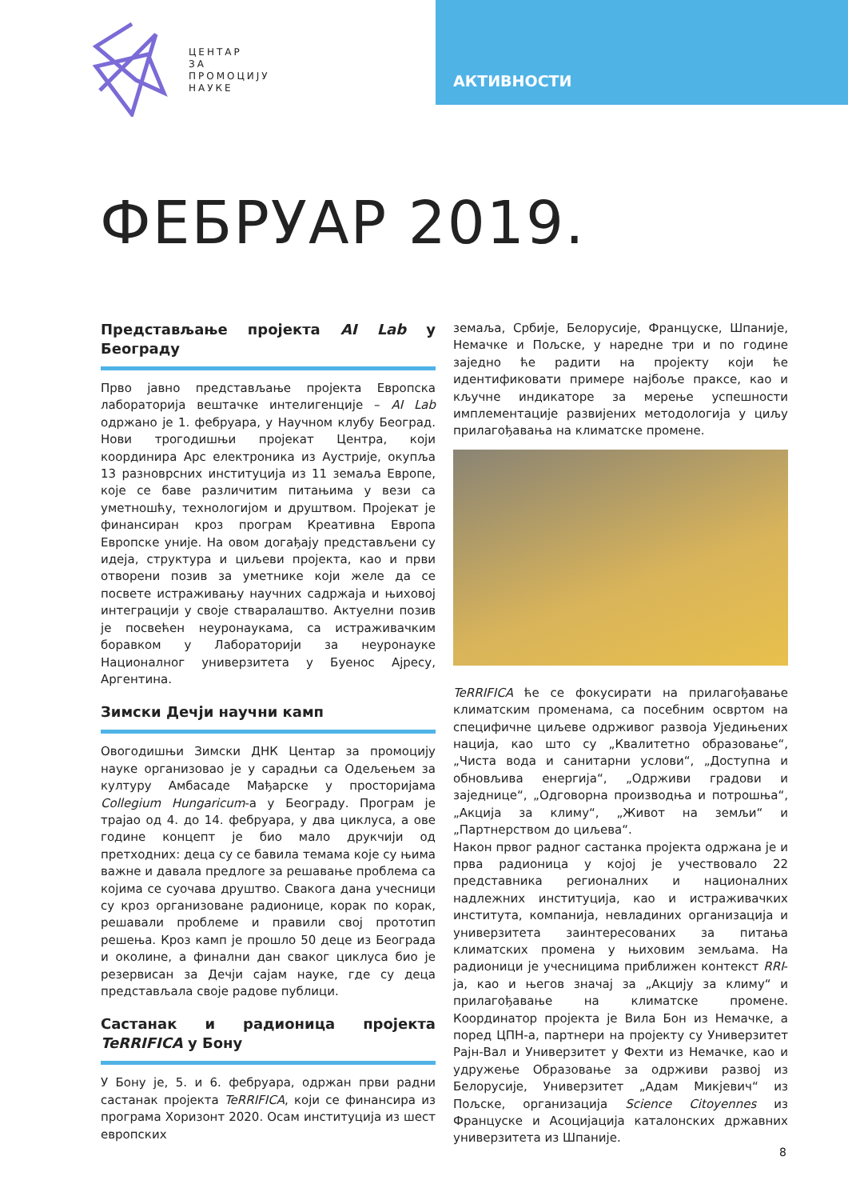ЦЕНТАР
ЗА
ПРОМОЦИЈУ
НАУКЕ
АКТИВНОСТИ
ФЕБРУАР 2019.
Представљање пројекта AI Lab у Београду
Прво јавно представљање пројекта Европска лабораторија вештачке интелигенције – AI Lab одржано је 1. фебруара, у Научном клубу Београд. Нови трогодишњи пројекат Центра, који координира Арс електроника из Аустрије, окупља 13 разноврсних институција из 11 земаља Европе, које се баве различитим питањима у вези са уметношћу, технологијом и друштвом. Пројекат је финансиран кроз програм Креативна Европа Европске уније. На овом догађају представљени су идеја, структура и циљеви пројекта, као и први отворени позив за уметнике који желе да се посвете истраживању научних садржаја и њиховој интеграцији у своје стваралаштво. Актуелни позив је посвећен неуронаукама, са истраживачким боравком у Лабораторији за неуронауке Националног универзитета у Буенос Ајресу, Аргентина.
Зимски Дечји научни камп
Овогодишњи Зимски ДНК Центар за промоцију науке организовао је у сарадњи са Одељењем за културу Амбасаде Мађарске у просторијама Collegium Hungaricum-а у Београду. Програм је трајао од 4. до 14. фебруара, у два циклуса, а ове године концепт је био мало друкчији од претходних: деца су се бавила темама које су њима важне и давала предлоге за решавање проблема са којима се суочава друштво. Свакога дана учесници су кроз организоване радионице, корак по корак, решавали проблеме и правили свој прототип решења. Кроз камп је прошло 50 деце из Београда и околине, а финални дан сваког циклуса био је резервисан за Дечји сајам науке, где су деца представљала своје радове публици.
Састанак и радионица пројекта TeRRIFICA у Бону
У Бону је, 5. и 6. фебруара, одржан први радни састанак пројекта TeRRIFICA, који се финансира из програма Хоризонт 2020. Осам институција из шест европских
земаља, Србије, Белорусије, Француске, Шпаније, Немачке и Пољске, у наредне три и по године заједно ће радити на пројекту који ће идентификовати примере најбоље праксе, као и кључне индикаторе за мерење успешности имплементације развијених методологија у циљу прилагођавања на климатске промене.
TeRRIFICA ће се фокусирати на прилагођавање климатским променама, са посебним освртом на специфичне циљеве одрживог развоја Уједињених нација, као што су „Квалитетно образовање“, „Чиста вода и санитарни услови“, „Доступна и обновљива енергија“, „Одрживи градови и заједнице“, „Одговорна производња и потрошња“, „Акција за климу“, „Живот на земљи“ и „Партнерством до циљева“.
Након првог радног састанка пројекта одржана је и прва радионица у којој је учествовало 22 представника регионалних и националних надлежних институција, као и истраживачких института, компанија, невладиних организација и универзитета заинтересованих за питања климатских промена у њиховим земљама. На радионици је учесницима приближен контекст RRI-ја, као и његов значај за „Акцију за климу“ и прилагођавање на климатске промене. Координатор пројекта је Вила Бон из Немачке, а поред ЦПН-а, партнери на пројекту су Универзитет Рајн-Вал и Универзитет у Фехти из Немачке, као и удружење Образовање за одрживи развој из Белорусије, Универзитет „Адам Микјевич“ из Пољске, организација Science Citoyennes из Француске и Асоцијација каталонских државних универзитета из Шпаније.
8